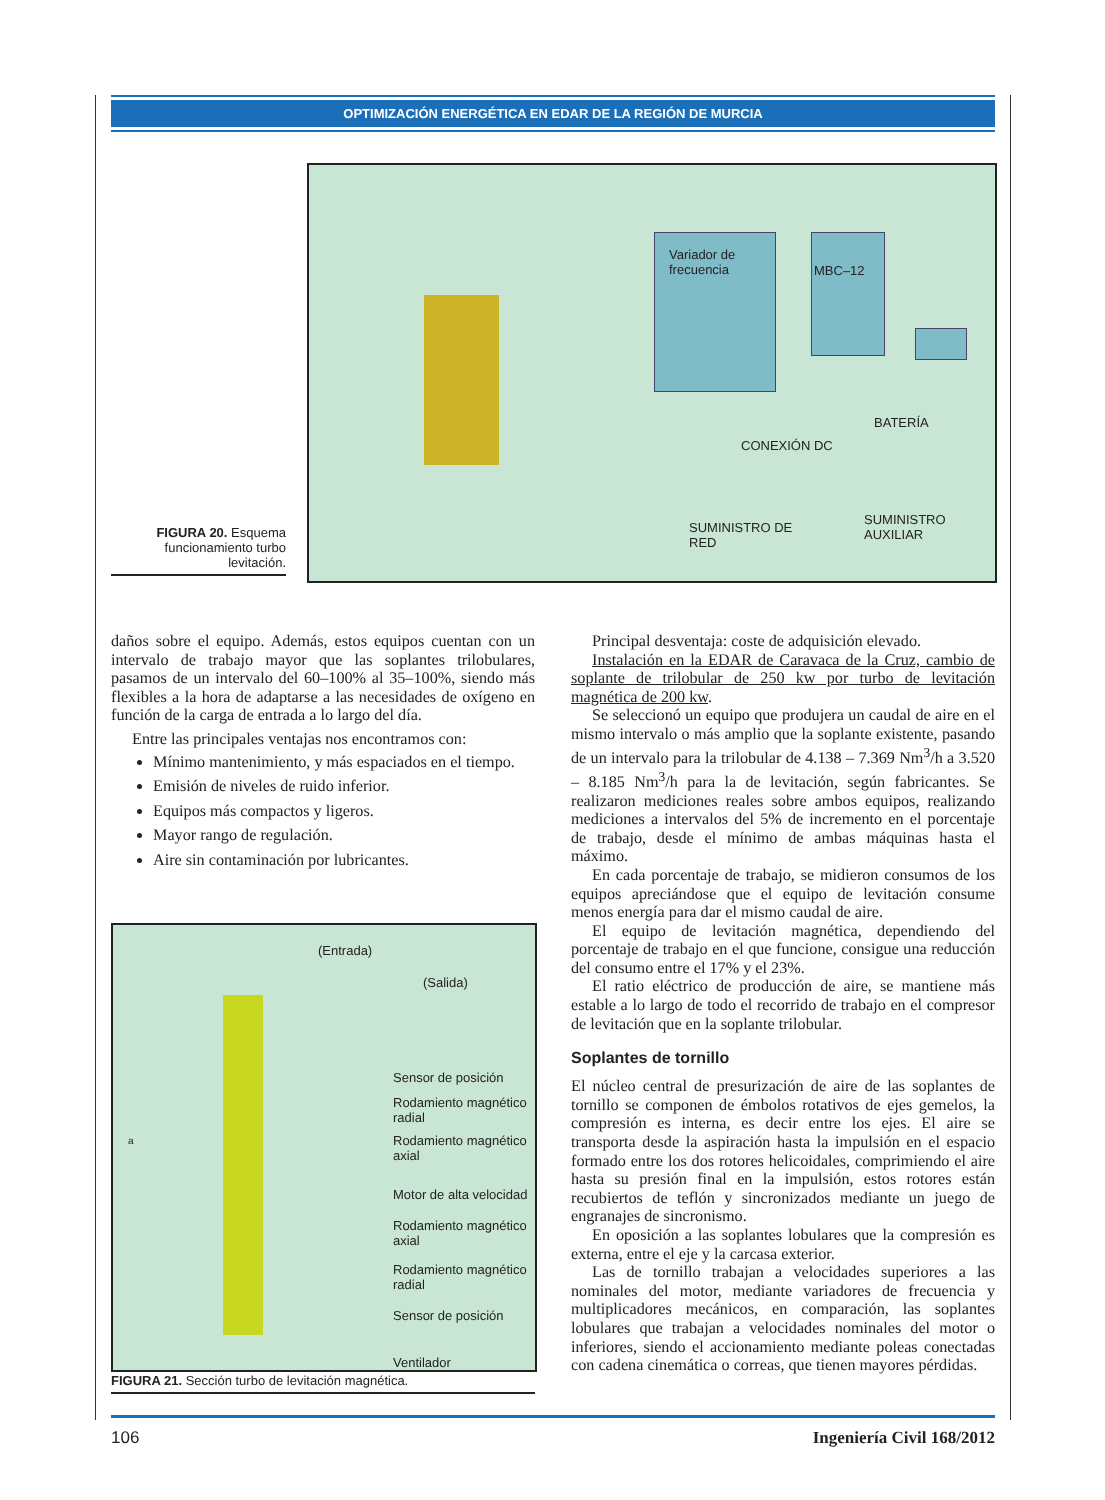OPTIMIZACIÓN ENERGÉTICA EN EDAR DE LA REGIÓN DE MURCIA
Variador de frecuencia
MBC–12
BATERÍA
CONEXIÓN DC
SUMINISTRO DE
RED
SUMINISTRO
AUXILIAR
FIGURA 20. Esquema funcionamiento turbo levitación.
daños sobre el equipo. Además, estos equipos cuentan con un intervalo de trabajo mayor que las soplantes trilobulares, pasamos de un intervalo del 60–100% al 35–100%, siendo más flexibles a la hora de adaptarse a las necesidades de oxígeno en función de la carga de entrada a lo largo del día.
Entre las principales ventajas nos encontramos con:
Mínimo mantenimiento, y más espaciados en el tiempo.
Emisión de niveles de ruido inferior.
Equipos más compactos y ligeros.
Mayor rango de regulación.
Aire sin contaminación por lubricantes.
(Entrada)
(Salida)
Sensor de posición
Rodamiento magnético
radial
Rodamiento magnético
axial
Motor de alta velocidad
Rodamiento magnético
axial
Rodamiento magnético
radial
Sensor de posición
Ventilador
a
FIGURA 21. Sección turbo de levitación magnética.
Principal desventaja: coste de adquisición elevado.
Instalación en la EDAR de Caravaca de la Cruz, cambio de soplante de trilobular de 250 kw por turbo de levitación magnética de 200 kw.
Se seleccionó un equipo que produjera un caudal de aire en el mismo intervalo o más amplio que la soplante existente, pasando de un intervalo para la trilobular de 4.138 – 7.369 Nm<sup>3</sup>/h a 3.520 – 8.185 Nm<sup>3</sup>/h para la de levitación, según fabricantes. Se realizaron mediciones reales sobre ambos equipos, realizando mediciones a intervalos del 5% de incremento en el porcentaje de trabajo, desde el mínimo de ambas máquinas hasta el máximo.
En cada porcentaje de trabajo, se midieron consumos de los equipos apreciándose que el equipo de levitación consume menos energía para dar el mismo caudal de aire.
El equipo de levitación magnética, dependiendo del porcentaje de trabajo en el que funcione, consigue una reducción del consumo entre el 17% y el 23%.
El ratio eléctrico de producción de aire, se mantiene más estable a lo largo de todo el recorrido de trabajo en el compresor de levitación que en la soplante trilobular.
Soplantes de tornillo
El núcleo central de presurización de aire de las soplantes de tornillo se componen de émbolos rotativos de ejes gemelos, la compresión es interna, es decir entre los ejes. El aire se transporta desde la aspiración hasta la impulsión en el espacio formado entre los dos rotores helicoidales, comprimiendo el aire hasta su presión final en la impulsión, estos rotores están recubiertos de teflón y sincronizados mediante un juego de engranajes de sincronismo.
En oposición a las soplantes lobulares que la compresión es externa, entre el eje y la carcasa exterior.
Las de tornillo trabajan a velocidades superiores a las nominales del motor, mediante variadores de frecuencia y multiplicadores mecánicos, en comparación, las soplantes lobulares que trabajan a velocidades nominales del motor o inferiores, siendo el accionamiento mediante poleas conectadas con cadena cinemática o correas, que tienen mayores pérdidas.
106 Ingeniería Civil 168/2012